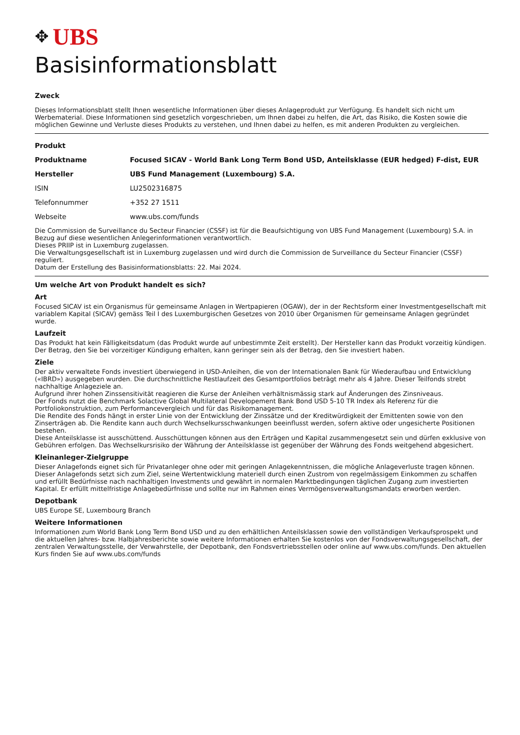✥ UBS
Basisinformationsblatt
Zweck
Dieses Informationsblatt stellt Ihnen wesentliche Informationen über dieses Anlageprodukt zur Verfügung. Es handelt sich nicht um Werbematerial. Diese Informationen sind gesetzlich vorgeschrieben, um Ihnen dabei zu helfen, die Art, das Risiko, die Kosten sowie die möglichen Gewinne und Verluste dieses Produkts zu verstehen, und Ihnen dabei zu helfen, es mit anderen Produkten zu vergleichen.
| Produkt | |
| Produktname | Focused SICAV - World Bank Long Term Bond USD, Anteilsklasse (EUR hedged) F-dist, EUR |
| Hersteller | UBS Fund Management (Luxembourg) S.A. |
| ISIN | LU2502316875 |
| Telefonnummer | +352 27 1511 |
| Webseite | www.ubs.com/funds |
Die Commission de Surveillance du Secteur Financier (CSSF) ist für die Beaufsichtigung von UBS Fund Management (Luxembourg) S.A. in Bezug auf diese wesentlichen Anlegerinformationen verantwortlich.
Dieses PRIIP ist in Luxemburg zugelassen.
Die Verwaltungsgesellschaft ist in Luxemburg zugelassen und wird durch die Commission de Surveillance du Secteur Financier (CSSF) reguliert.
Datum der Erstellung des Basisinformationsblatts: 22. Mai 2024.
Um welche Art von Produkt handelt es sich?
Art
Focused SICAV ist ein Organismus für gemeinsame Anlagen in Wertpapieren (OGAW), der in der Rechtsform einer Investmentgesellschaft mit variablem Kapital (SICAV) gemäss Teil I des Luxemburgischen Gesetzes von 2010 über Organismen für gemeinsame Anlagen gegründet wurde.
Laufzeit
Das Produkt hat kein Fälligkeitsdatum (das Produkt wurde auf unbestimmte Zeit erstellt). Der Hersteller kann das Produkt vorzeitig kündigen. Der Betrag, den Sie bei vorzeitiger Kündigung erhalten, kann geringer sein als der Betrag, den Sie investiert haben.
Ziele
Der aktiv verwaltete Fonds investiert überwiegend in USD-Anleihen, die von der Internationalen Bank für Wiederaufbau und Entwicklung («IBRD») ausgegeben wurden. Die durchschnittliche Restlaufzeit des Gesamtportfolios beträgt mehr als 4 Jahre. Dieser Teilfonds strebt nachhaltige Anlageziele an.
Aufgrund ihrer hohen Zinssensitivität reagieren die Kurse der Anleihen verhältnismässig stark auf Änderungen des Zinsniveaus.
Der Fonds nutzt die Benchmark Solactive Global Multilateral Developement Bank Bond USD 5-10 TR Index als Referenz für die Portfoliokonstruktion, zum Performancevergleich und für das Risikomanagement.
Die Rendite des Fonds hängt in erster Linie von der Entwicklung der Zinssätze und der Kreditwürdigkeit der Emittenten sowie von den Zinserträgen ab. Die Rendite kann auch durch Wechselkursschwankungen beeinflusst werden, sofern aktive oder ungesicherte Positionen bestehen.
Diese Anteilsklasse ist ausschüttend. Ausschüttungen können aus den Erträgen und Kapital zusammengesetzt sein und dürfen exklusive von Gebühren erfolgen. Das Wechselkursrisiko der Währung der Anteilsklasse ist gegenüber der Währung des Fonds weitgehend abgesichert.
Kleinanleger-Zielgruppe
Dieser Anlagefonds eignet sich für Privatanleger ohne oder mit geringen Anlagekenntnissen, die mögliche Anlageverluste tragen können. Dieser Anlagefonds setzt sich zum Ziel, seine Wertentwicklung materiell durch einen Zustrom von regelmässigem Einkommen zu schaffen und erfüllt Bedürfnisse nach nachhaltigen Investments und gewährt in normalen Marktbedingungen täglichen Zugang zum investierten Kapital. Er erfüllt mittelfristige Anlagebedürfnisse und sollte nur im Rahmen eines Vermögensverwaltungsmandats erworben werden.
Depotbank
UBS Europe SE, Luxembourg Branch
Weitere Informationen
Informationen zum World Bank Long Term Bond USD und zu den erhältlichen Anteilsklassen sowie den vollständigen Verkaufsprospekt und die aktuellen Jahres- bzw. Halbjahresberichte sowie weitere Informationen erhalten Sie kostenlos von der Fondsverwaltungsgesellschaft, der zentralen Verwaltungsstelle, der Verwahrstelle, der Depotbank, den Fondsvertriebsstellen oder online auf www.ubs.com/funds. Den aktuellen Kurs finden Sie auf www.ubs.com/funds